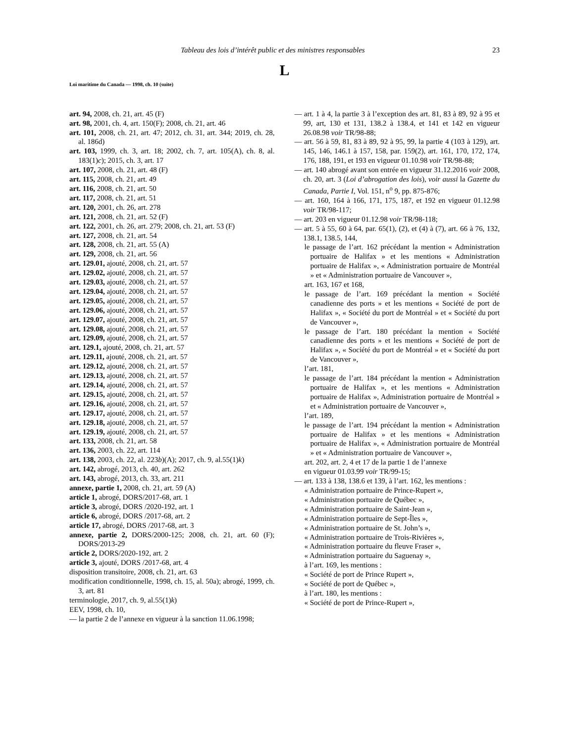Tableau des lois d’intérêt public et des ministres responsables 23
L
Loi maritime du Canada — 1998, ch. 10 (suite)
art. 94, 2008, ch. 21, art. 45 (F)
art. 98, 2001, ch. 4, art. 150(F); 2008, ch. 21, art. 46
art. 101, 2008, ch. 21, art. 47; 2012, ch. 31, art. 344; 2019, ch. 28, al. 186d)
art. 103, 1999, ch. 3, art. 18; 2002, ch. 7, art. 105(A), ch. 8, al. 183(1)c); 2015, ch. 3, art. 17
art. 107, 2008, ch. 21, art. 48 (F)
art. 115, 2008, ch. 21, art. 49
art. 116, 2008, ch. 21, art. 50
art. 117, 2008, ch. 21, art. 51
art. 120, 2001, ch. 26, art. 278
art. 121, 2008, ch. 21, art. 52 (F)
art. 122, 2001, ch. 26, art. 279; 2008, ch. 21, art. 53 (F)
art. 127, 2008, ch. 21, art. 54
art. 128, 2008, ch. 21, art. 55 (A)
art. 129, 2008, ch. 21, art. 56
art. 129.01, ajouté, 2008, ch. 21, art. 57
art. 129.02, ajouté, 2008, ch. 21, art. 57
art. 129.03, ajouté, 2008, ch. 21, art. 57
art. 129.04, ajouté, 2008, ch. 21, art. 57
art. 129.05, ajouté, 2008, ch. 21, art. 57
art. 129.06, ajouté, 2008, ch. 21, art. 57
art. 129.07, ajouté, 2008, ch. 21, art. 57
art. 129.08, ajouté, 2008, ch. 21, art. 57
art. 129.09, ajouté, 2008, ch. 21, art. 57
art. 129.1, ajouté, 2008, ch. 21, art. 57
art. 129.11, ajouté, 2008, ch. 21, art. 57
art. 129.12, ajouté, 2008, ch. 21, art. 57
art. 129.13, ajouté, 2008, ch. 21, art. 57
art. 129.14, ajouté, 2008, ch. 21, art. 57
art. 129.15, ajouté, 2008, ch. 21, art. 57
art. 129.16, ajouté, 2008, ch. 21, art. 57
art. 129.17, ajouté, 2008, ch. 21, art. 57
art. 129.18, ajouté, 2008, ch. 21, art. 57
art. 129.19, ajouté, 2008, ch. 21, art. 57
art. 133, 2008, ch. 21, art. 58
art. 136, 2003, ch. 22, art. 114
art. 138, 2003, ch. 22, al. 223b)(A); 2017, ch. 9, al.55(1)k)
art. 142, abrogé, 2013, ch. 40, art. 262
art. 143, abrogé, 2013, ch. 33, art. 211
annexe, partie 1, 2008, ch. 21, art. 59 (A)
article 1, abrogé, DORS/2017-68, art. 1
article 3, abrogé, DORS /2020-192, art. 1
article 6, abrogé, DORS /2017-68, art. 2
article 17, abrogé, DORS /2017-68, art. 3
annexe, partie 2, DORS/2000-125; 2008, ch. 21, art. 60 (F); DORS/2013-29
article 2, DORS/2020-192, art. 2
article 3, ajouté, DORS /2017-68, art. 4
disposition transitoire, 2008, ch. 21, art. 63
modification conditionnelle, 1998, ch. 15, al. 50a); abrogé, 1999, ch. 3, art. 81
terminologie, 2017, ch. 9, al.55(1)k)
EEV, 1998, ch. 10,
— la partie 2 de l’annexe en vigueur à la sanction 11.06.1998;
— art. 1 à 4, la partie 3 à l’exception des art. 81, 83 à 89, 92 à 95 et 99, art, 130 et 131, 138.2 à 138.4, et 141 et 142 en vigueur 26.08.98 voir TR/98-88;
— art. 56 à 59, 81, 83 à 89, 92 à 95, 99, la partie 4 (103 à 129), art. 145, 146, 146.1 à 157, 158, par. 159(2), art. 161, 170, 172, 174, 176, 188, 191, et 193 en vigueur 01.10.98 voir TR/98-88;
— art. 140 abrogé avant son entrée en vigueur 31.12.2016 voir 2008, ch. 20, art. 3 (Loi d’abrogation des lois), voir aussi la Gazette du Canada, Partie I, Vol. 151, n<sup>o</sup> 9, pp. 875-876;
— art. 160, 164 à 166, 171, 175, 187, et 192 en vigueur 01.12.98 voir TR/98-117;
— art. 203 en vigueur 01.12.98 voir TR/98-118;
— art. 5 à 55, 60 à 64, par. 65(1), (2), et (4) à (7), art. 66 à 76, 132, 138.1, 138.5, 144,
le passage de l’art. 162 précédant la mention « Administration portuaire de Halifax » et les mentions « Administration portuaire de Halifax », « Administration portuaire de Montréal » et « Administration portuaire de Vancouver »,
art. 163, 167 et 168,
le passage de l’art. 169 précédant la mention « Société canadienne des ports » et les mentions « Société de port de Halifax », « Société du port de Montréal » et « Société du port de Vancouver »,
le passage de l’art. 180 précédant la mention « Société canadienne des ports » et les mentions « Société de port de Halifax », « Société du port de Montréal » et « Société du port de Vancouver »,
l’art. 181,
le passage de l’art. 184 précédant la mention « Administration portuaire de Halifax », et les mentions « Administration portuaire de Halifax », Administration portuaire de Montréal » et « Administration portuaire de Vancouver »,
l’art. 189,
le passage de l’art. 194 précédant la mention « Administration portuaire de Halifax » et les mentions « Administration portuaire de Halifax », « Administration portuaire de Montréal » et « Administration portuaire de Vancouver »,
art. 202, art. 2, 4 et 17 de la partie 1 de l’annexe
en vigueur 01.03.99 voir TR/99-15;
— art. 133 à 138, 138.6 et 139, à l’art. 162, les mentions :
« Administration portuaire de Prince-Rupert »,
« Administration portuaire de Québec »,
« Administration portuaire de Saint-Jean »,
« Administration portuaire de Sept-Îles »,
« Administration portuaire de St. John’s »,
« Administration portuaire de Trois-Rivières »,
« Administration portuaire du fleuve Fraser »,
« Administration portuaire du Saguenay »,
à l’art. 169, les mentions :
« Société de port de Prince Rupert »,
« Société de port de Québec »,
à l’art. 180, les mentions :
« Société de port de Prince-Rupert »,